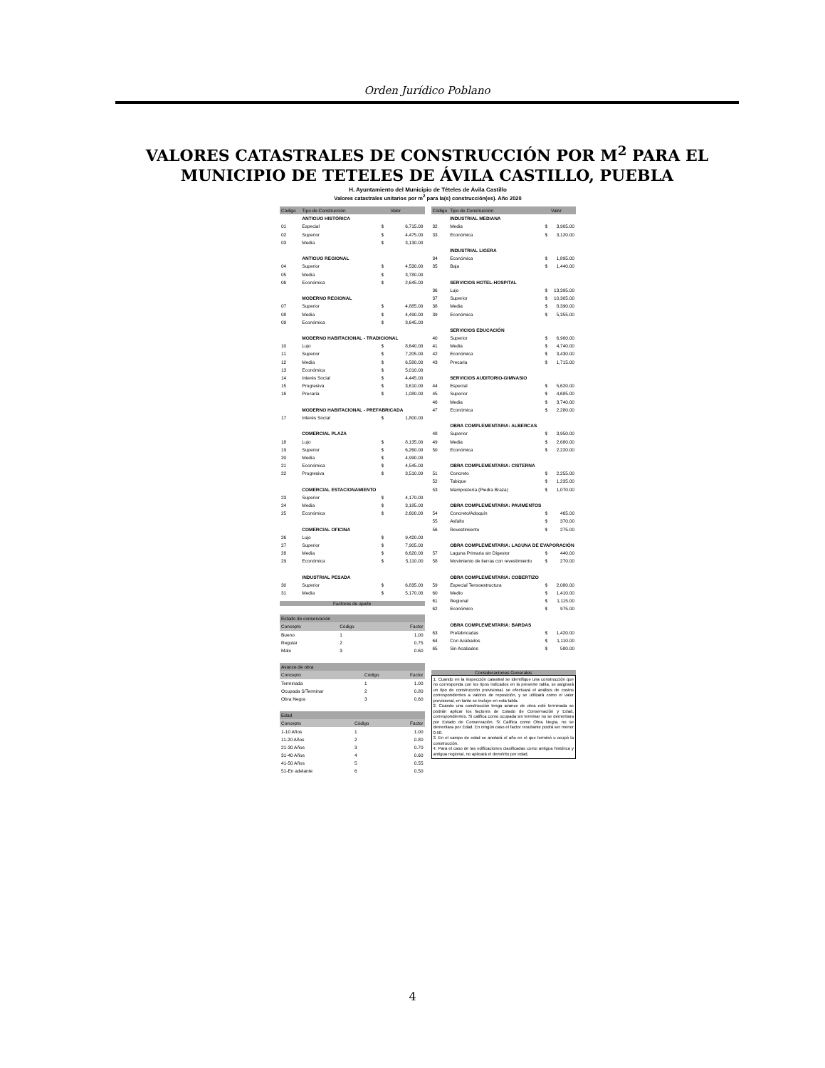Orden Jurídico Poblano
VALORES CATASTRALES DE CONSTRUCCIÓN POR M<sup>2</sup> PARA EL MUNICIPIO DE TETELES DE ÁVILA CASTILLO, PUEBLA
H. Ayuntamiento del Municipio de Tételes de Ávila Castillo
Valores catastrales unitarios por m<sup>2</sup> para la(s) construcción(es). Año 2020
| Código | Tipo de Construcción | | Valor |
| --- | --- | --- | --- |
| | ANTIGUO HISTÓRICA | | |
| 01 | Especial | $ | 6,715.00 |
| 02 | Superior | $ | 4,475.00 |
| 03 | Media | $ | 3,130.00 |
| | ANTIGUO REGIONAL | | |
| 04 | Superior | $ | 4,530.00 |
| 05 | Media | $ | 3,780.00 |
| 06 | Económica | $ | 2,645.00 |
| | MODERNO REGIONAL | | |
| 07 | Superior | $ | 4,885.00 |
| 08 | Media | $ | 4,490.00 |
| 09 | Económica | $ | 3,645.00 |
| | MODERNO HABITACIONAL - TRADICIONAL | | |
| 10 | Lujo | $ | 8,640.00 |
| 11 | Superior | $ | 7,205.00 |
| 12 | Media | $ | 6,580.00 |
| 13 | Económica | $ | 5,010.00 |
| 14 | Interés Social | $ | 4,445.00 |
| 15 | Progresiva | $ | 3,610.00 |
| 16 | Precaria | $ | 1,080.00 |
| | MODERNO HABITACIONAL - PREFABRICADA | | |
| 17 | Interés Social | $ | 1,800.00 |
| | COMERCIAL PLAZA | | |
| 18 | Lujo | $ | 8,135.00 |
| 19 | Superior | $ | 6,260.00 |
| 20 | Media | $ | 4,990.00 |
| 21 | Económica | $ | 4,545.00 |
| 22 | Progresiva | $ | 3,510.00 |
| | COMERCIAL ESTACIONAMIENTO | | |
| 23 | Superior | $ | 4,170.00 |
| 24 | Media | $ | 3,185.00 |
| 25 | Económica | $ | 2,600.00 |
| | COMERCIAL OFICINA | | |
| 26 | Lujo | $ | 9,420.00 |
| 27 | Superior | $ | 7,905.00 |
| 28 | Media | $ | 6,620.00 |
| 29 | Económica | $ | 5,110.00 |
| | INDUSTRIAL PESADA | | |
| 30 | Superior | $ | 6,835.00 |
| 31 | Media | $ | 5,170.00 |
Factores de ajuste
| Estado de conservación | | |
| Concepto | Código | Factor |
| Bueno | 1 | 1.00 |
| Regular | 2 | 0.75 |
| Malo | 3 | 0.60 |
| Avance de obra | | |
| Concepto | Código | Factor |
| Terminada | 1 | 1.00 |
| Ocupada S/Terminar | 2 | 0.80 |
| Obra Negra | 3 | 0.60 |
| Edad | | |
| Concepto | Código | Factor |
| 1-10 Años | 1 | 1.00 |
| 11-20 Años | 2 | 0.80 |
| 21-30 Años | 3 | 0.70 |
| 31-40 Años | 4 | 0.60 |
| 41-50 Años | 5 | 0.55 |
| 51-En adelante | 6 | 0.50 |
| Código | Tipo de Construcción | | Valor |
| --- | --- | --- | --- |
| | INDUSTRIAL MEDIANA | | |
| 32 | Media | $ | 3,905.00 |
| 33 | Económica | $ | 3,120.00 |
| | INDUSTRIAL LIGERA | | |
| 34 | Económica | $ | 1,895.00 |
| 35 | Baja | $ | 1,440.00 |
| | SERVICIOS HOTEL-HOSPITAL | | |
| 36 | Lujo | $ | 13,395.00 |
| 37 | Superior | $ | 10,305.00 |
| 38 | Media | $ | 8,390.00 |
| 39 | Económica | $ | 5,355.00 |
| | SERVICIOS EDUCACIÓN | | |
| 40 | Superior | $ | 6,900.00 |
| 41 | Media | $ | 4,740.00 |
| 42 | Económica | $ | 3,430.00 |
| 43 | Precaria | $ | 1,715.00 |
| | SERVICIOS AUDITORIO-GIMNASIO | | |
| 44 | Especial | $ | 5,620.00 |
| 45 | Superior | $ | 4,685.00 |
| 46 | Media | $ | 3,740.00 |
| 47 | Económica | $ | 2,280.00 |
| | OBRA COMPLEMENTARIA: ALBERCAS | | |
| 48 | Superior | $ | 3,950.00 |
| 49 | Media | $ | 2,680.00 |
| 50 | Económica | $ | 2,220.00 |
| | OBRA COMPLEMENTARIA: CISTERNA | | |
| 51 | Concreto | $ | 2,255.00 |
| 52 | Tabique | $ | 1,235.00 |
| 53 | Mampostería (Piedra Braza) | $ | 1,070.00 |
| | OBRA COMPLEMENTARIA: PAVIMENTOS | | |
| 54 | Concreto/Adoquín | $ | 465.00 |
| 55 | Asfalto | $ | 370.00 |
| 56 | Revestimiento | $ | 275.00 |
| | OBRA COMPLEMENTARIA: LAGUNA DE EVAPORACIÓN | | |
| 57 | Laguna Primaria sin Digestor | $ | 440.00 |
| 58 | Movimiento de tierras con revestimiento | $ | 270.00 |
| | OBRA COMPLEMENTARIA: COBERTIZO | | |
| 59 | Especial Tensoestructura | $ | 2,080.00 |
| 60 | Medio | $ | 1,410.00 |
| 61 | Regional | $ | 1,115.00 |
| 62 | Económico | $ | 975.00 |
| | OBRA COMPLEMENTARIA: BARDAS | | |
| 63 | Prefabricadas | $ | 1,420.00 |
| 64 | Con Acabados | $ | 1,110.00 |
| 65 | Sin Acabados | $ | 580.00 |
Consideraciones Generales
1. Cuando en la inspección catastral se identifique una construcción que no corresponda con los tipos indicados en la presente tabla, se asignará un tipo de construcción provisional, se efectuará el análisis de costos correspondientes a valores de reposición, y se utilizará como el valor provisional, en tanto se incluye en esta tabla.
2. Cuando una construcción tenga avance de obra esté terminada se podrán aplicar los factores de Estado de Conservación y Edad, correspondientes. Si califica como ocupada sin terminar no se demeritara por Estado de Conservación. Si Califica como Obra Negra, no se demeritara por Edad. En ningún caso el factor resultante podrá ser menor 0.50.
3. En el campo de edad se anotará el año en el que terminó u ocupó la construcción.
4. Para el caso de las edificaciones clasificadas como antigua histórica y antigua regional, no aplicará el demérito por edad.
4